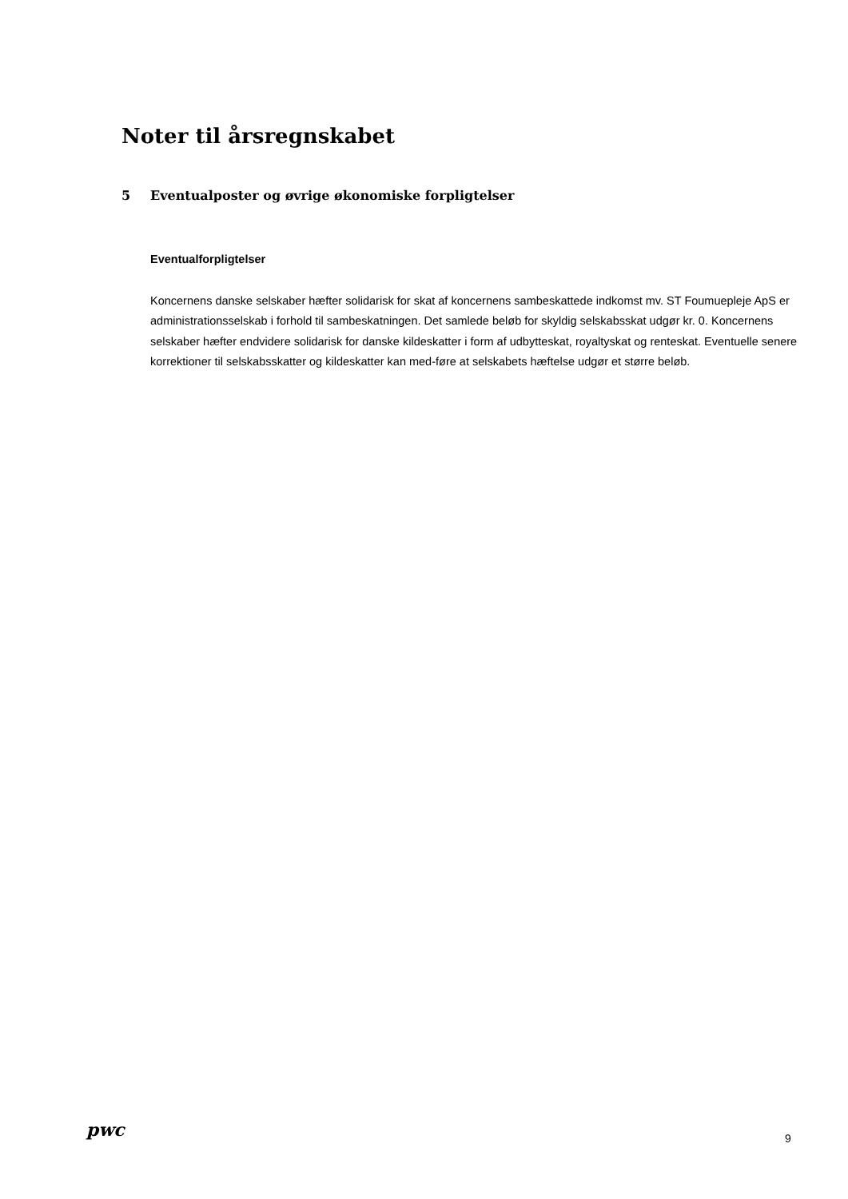Noter til årsregnskabet
5 Eventualposter og øvrige økonomiske forpligtelser
Eventualforpligtelser
Koncernens danske selskaber hæfter solidarisk for skat af koncernens sambeskattede indkomst mv. ST Foumuepleje ApS er administrationsselskab i forhold til sambeskatningen. Det samlede beløb for skyldig selskabsskat udgør kr. 0. Koncernens selskaber hæfter endvidere solidarisk for danske kildeskatter i form af udbytteskat, royaltyskat og renteskat. Eventuelle senere korrektioner til selskabsskatter og kildeskatter kan med-føre at selskabets hæftelse udgør et større beløb.
pwc 9